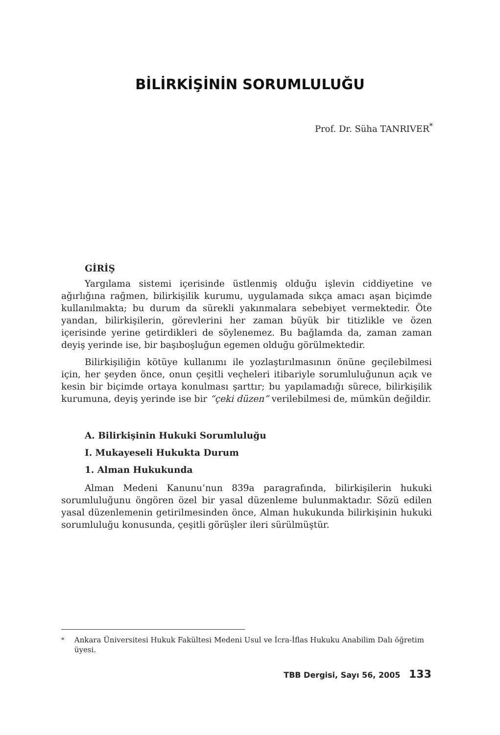BİLİRKİŞİNİN SORUMLULUĞU
Prof. Dr. Süha TANRIVER<sup>*</sup>
GİRİŞ
Yargılama sistemi içerisinde üstlenmiş olduğu işlevin ciddiyetine ve ağırlığına rağmen, bilirkişilik kurumu, uygulamada sıkça amacı aşan biçimde kullanılmakta; bu durum da sürekli yakınmalara sebebiyet vermektedir. Öte yandan, bilirkişilerin, görevlerini her zaman büyük bir titizlikle ve özen içerisinde yerine getirdikleri de söylenemez. Bu bağlamda da, zaman zaman deyiş yerinde ise, bir başıboşluğun egemen olduğu görülmektedir.
Bilirkişiliğin kötüye kullanımı ile yozlaştırılmasının önüne geçilebilmesi için, her şeyden önce, onun çeşitli veçheleri itibariyle sorumluluğunun açık ve kesin bir biçimde ortaya konulması şarttır; bu yapılamadığı sürece, bilirkişilik kurumuna, deyiş yerinde ise bir “çeki düzen” verilebilmesi de, mümkün değildir.
A. Bilirkişinin Hukuki Sorumluluğu
I. Mukayeseli Hukukta Durum
1. Alman Hukukunda
Alman Medeni Kanunu’nun 839a paragrafında, bilirkişilerin hukuki sorumluluğunu öngören özel bir yasal düzenleme bulunmaktadır. Sözü edilen yasal düzenlemenin getirilmesinden önce, Alman hukukunda bilirkişinin hukuki sorumluluğu konusunda, çeşitli görüşler ileri sürülmüştür.
<sup>*</sup> Ankara Üniversitesi Hukuk Fakültesi Medeni Usul ve İcra-İflas Hukuku Anabilim Dalı öğretim üyesi.
TBB Dergisi, Sayı 56, 2005 133